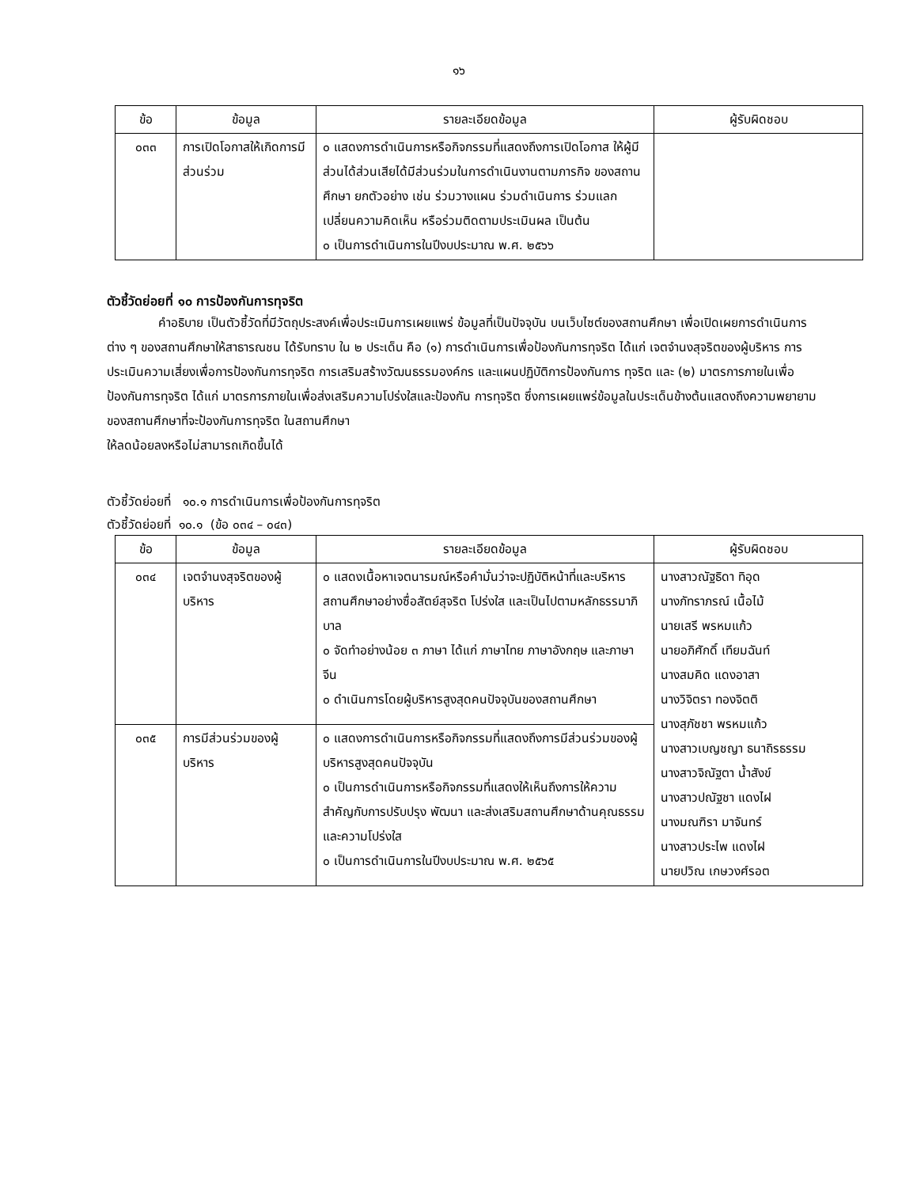๑๖
| ข้อ | ข้อมูล | รายละเอียดข้อมูล | ผู้รับผิดชอบ |
| --- | --- | --- | --- |
| ๐๓๓ | การเปิดโอกาสให้เกิดการมีส่วนร่วม | ๐ แสดงการดำเนินการหรือกิจกรรมที่แสดงถึงการเปิดโอกาส ให้ผู้มีส่วนได้ส่วนเสียได้มีส่วนร่วมในการดำเนินงานตามภารกิจ ของสถานศึกษา ยกตัวอย่าง เช่น ร่วมวางแผน ร่วมดำเนินการ ร่วมแลกเปลี่ยนความคิดเห็น หรือร่วมติดตามประเมินผล เป็นต้น ๐ เป็นการดำเนินการในปีงบประมาณ พ.ศ. ๒๕๖๖ | |
ตัวชี้วัดย่อยที่ ๑๐ การป้องกันการทุจริต
คำอธิบาย เป็นตัวชี้วัดที่มีวัตถุประสงค์เพื่อประเมินการเผยแพร่ ข้อมูลที่เป็นปัจจุบัน บนเว็บไซต์ของสถานศึกษา เพื่อเปิดเผยการดำเนินการต่าง ๆ ของสถานศึกษาให้สาธารณชน ได้รับทราบ ใน ๒ ประเด็น คือ (๑) การดำเนินการเพื่อป้องกันการทุจริต ได้แก่ เจตจำนงสุจริตของผู้บริหาร การประเมินความเสี่ยงเพื่อการป้องกันการทุจริต การเสริมสร้างวัฒนธรรมองค์กร และแผนปฏิบัติการป้องกันการ ทุจริต และ (๒) มาตรการภายในเพื่อป้องกันการทุจริต ได้แก่ มาตรการภายในเพื่อส่งเสริมความโปร่งใสและป้องกัน การทุจริต ซึ่งการเผยแพร่ข้อมูลในประเด็นข้างต้นแสดงถึงความพยายามของสถานศึกษาที่จะป้องกันการทุจริต ในสถานศึกษา
ให้ลดน้อยลงหรือไม่สามารถเกิดขึ้นได้
ตัวชี้วัดย่อยที่ ๑๐.๑ การดำเนินการเพื่อป้องกันการทุจริต
ตัวชี้วัดย่อยที่ ๑๐.๑ (ข้อ ๐๓๔ – ๐๔๓)
| ข้อ | ข้อมูล | รายละเอียดข้อมูล | ผู้รับผิดชอบ |
| --- | --- | --- | --- |
| ๐๓๔ | เจตจำนงสุจริตของผู้บริหาร | ๐ แสดงเนื้อหาเจตนารมณ์หรือคำมั่นว่าจะปฏิบัติหน้าที่และบริหาร สถานศึกษาอย่างซื่อสัตย์สุจริต โปร่งใส และเป็นไปตามหลักธรรมาภิบาล ๐ จัดทำอย่างน้อย ๓ ภาษา ได้แก่ ภาษาไทย ภาษาอังกฤษ และภาษาจีน ๐ ดำเนินการโดยผู้บริหารสูงสุดคนปัจจุบันของสถานศึกษา | นางสาวณัฐธิดา ทิอุด นางภัทราภรณ์ เนื้อไม้ นายเสรี พรหมแก้ว นายอภิศักดิ์ เทียมฉันท์ นางสมคิด แดงอาสา นางวิจิตรา ทองจิตติ นางสุภัชชา พรหมแก้ว นางสาวเบญชญา ธนาถิรธรรม นางสาวจิณัฐตา น้ำสังข์ นางสาวปณัฐชา แดงไฝ นางมณฑิรา มาจันทร์ นางสาวประไพ แดงไฝ นายปวิณ เกษวงศ์รอต |
| ๐๓๕ | การมีส่วนร่วมของผู้บริหาร | ๐ แสดงการดำเนินการหรือกิจกรรมที่แสดงถึงการมีส่วนร่วมของผู้บริหารสูงสุดคนปัจจุบัน ๐ เป็นการดำเนินการหรือกิจกรรมที่แสดงให้เห็นถึงการให้ความสำคัญกับการปรับปรุง พัฒนา และส่งเสริมสถานศึกษาด้านคุณธรรมและความโปร่งใส ๐ เป็นการดำเนินการในปีงบประมาณ พ.ศ. ๒๕๖๕ | |